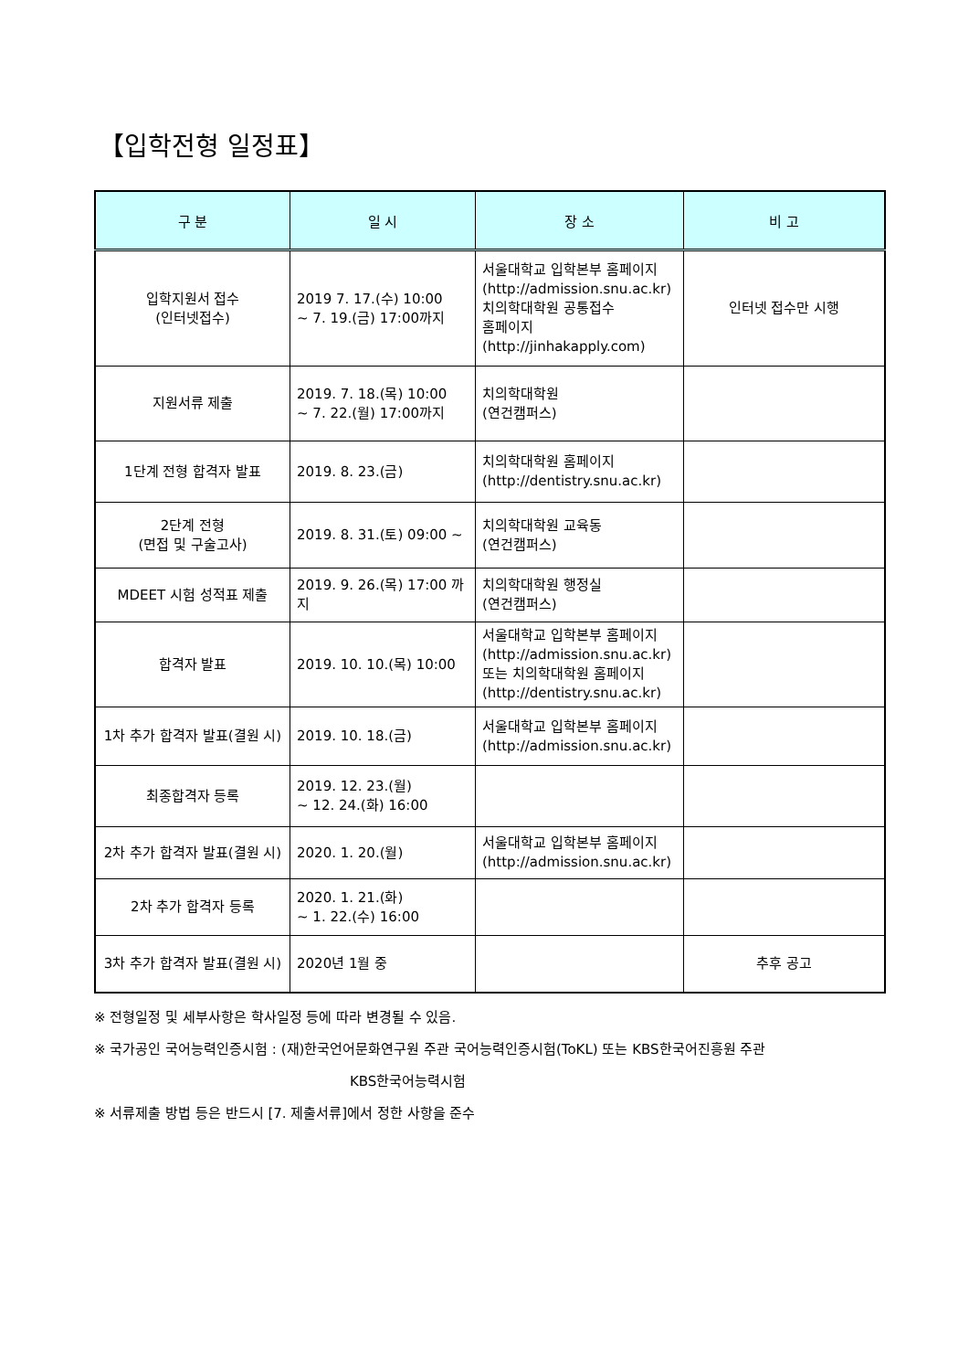【입학전형 일정표】
| 구 분 | 일 시 | 장 소 | 비 고 |
| --- | --- | --- | --- |
| 입학지원서 접수 (인터넷접수) | 2019 7. 17.(수) 10:00 ~ 7. 19.(금) 17:00까지 | 서울대학교 입학본부 홈페이지 (http://admission.snu.ac.kr) 치의학대학원 공통접수 홈페이지 (http://jinhakapply.com) | 인터넷 접수만 시행 |
| 지원서류 제출 | 2019. 7. 18.(목) 10:00 ~ 7. 22.(월) 17:00까지 | 치의학대학원 (연건캠퍼스) | |
| 1단계 전형 합격자 발표 | 2019. 8. 23.(금) | 치의학대학원 홈페이지 (http://dentistry.snu.ac.kr) | |
| 2단계 전형 (면접 및 구술고사) | 2019. 8. 31.(토) 09:00 ~ | 치의학대학원 교육동 (연건캠퍼스) | |
| MDEET 시험 성적표 제출 | 2019. 9. 26.(목) 17:00 까지 | 치의학대학원 행정실 (연건캠퍼스) | |
| 합격자 발표 | 2019. 10. 10.(목) 10:00 | 서울대학교 입학본부 홈페이지 (http://admission.snu.ac.kr) 또는 치의학대학원 홈페이지 (http://dentistry.snu.ac.kr) | |
| 1차 추가 합격자 발표(결원 시) | 2019. 10. 18.(금) | 서울대학교 입학본부 홈페이지 (http://admission.snu.ac.kr) | |
| 최종합격자 등록 | 2019. 12. 23.(월) ~ 12. 24.(화) 16:00 | | |
| 2차 추가 합격자 발표(결원 시) | 2020. 1. 20.(월) | 서울대학교 입학본부 홈페이지 (http://admission.snu.ac.kr) | |
| 2차 추가 합격자 등록 | 2020. 1. 21.(화) ~ 1. 22.(수) 16:00 | | |
| 3차 추가 합격자 발표(결원 시) | 2020년 1월 중 | | 추후 공고 |
※ 전형일정 및 세부사항은 학사일정 등에 따라 변경될 수 있음.
※ 국가공인 국어능력인증시험 : (재)한국언어문화연구원 주관 국어능력인증시험(ToKL) 또는 KBS한국어진흥원 주관
KBS한국어능력시험
※ 서류제출 방법 등은 반드시 [7. 제출서류]에서 정한 사항을 준수